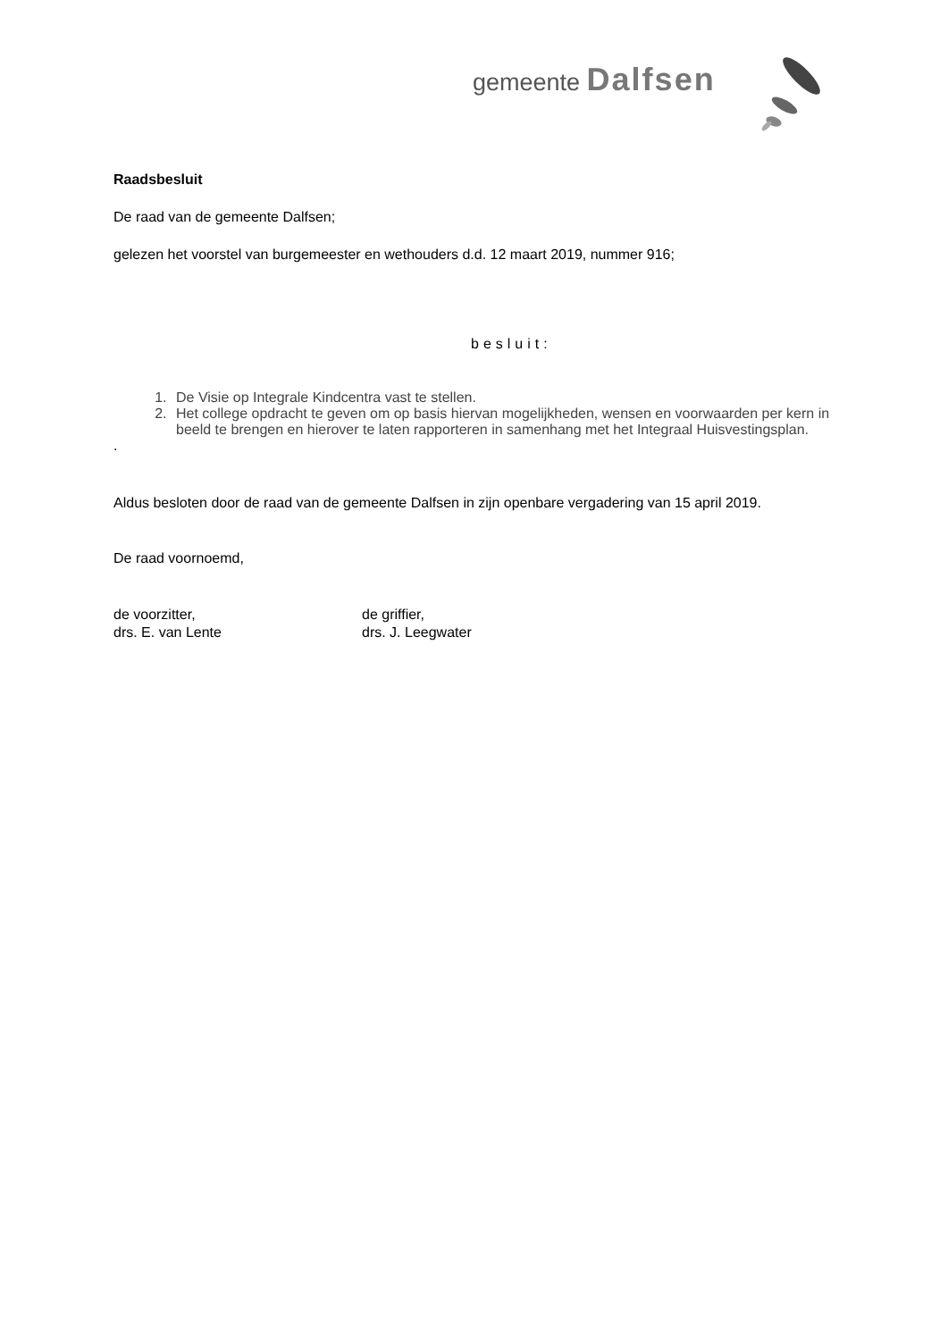gemeente Dalfsen
Raadsbesluit
De raad van de gemeente Dalfsen;
gelezen het voorstel van burgemeester en wethouders d.d. 12 maart 2019, nummer 916;
besluit:
1. De Visie op Integrale Kindcentra vast te stellen.
2. Het college opdracht te geven om op basis hiervan mogelijkheden, wensen en voorwaarden per kern in beeld te brengen en hierover te laten rapporteren in samenhang met het Integraal Huisvestingsplan.
.
Aldus besloten door de raad van de gemeente Dalfsen in zijn openbare vergadering van 15 april 2019.
De raad voornoemd,
de voorzitter,
drs. E. van Lente
de griffier,
drs. J. Leegwater